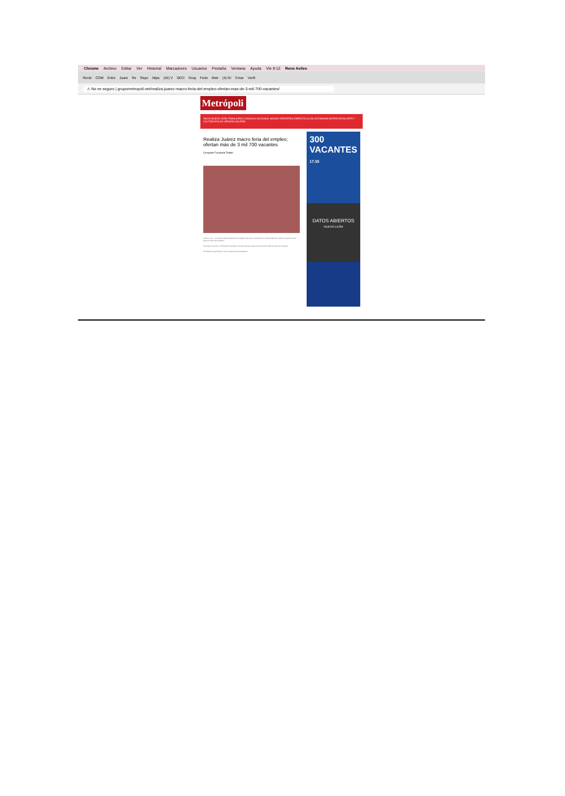Chrome Archivo Editar Ver Historial Marcadores Usuarios Pestaña Ventana Ayuda Vie 9:13 Rene Aviles
Recib COM Entre Juare Re Repo https (42) V SECI Grup Fede Metr (4) Gr Crear Verifi
⚠ No es seguro | grupometropoli.net/realiza-juarez-macro-feria-del-empleo-ofertan-mas-de-3-mil-700-vacantes/
Metrópoli
INICIO NUEVO LEÓN TAMAULIPAS COAHUILA NACIONAL MUNDO DEPORTES ESPECTÁCULOS AUTOMANÍA ENTREVISTAS ARTE Y CULTURA PULSO OPINIÓN GALERÍA
Realiza Juárez macro feria del empleo; ofertan más de 3 mil 700 vacantes
Compartir Facebook Twitter
Juárez, N.L.- Creando oportunidades de empleo para sus ciudadanos, el Municipio de Juárez organizó una Macro Feria del Empleo.
Durante el evento, el Alcalde Francisco Treviño anunció que pronto habrá más fuentes de empleo.
Finalmente agradeció a las empresas participantes.
300 VACANTES
17.35
DATOS ABIERTOS
NUEVO LEÓN